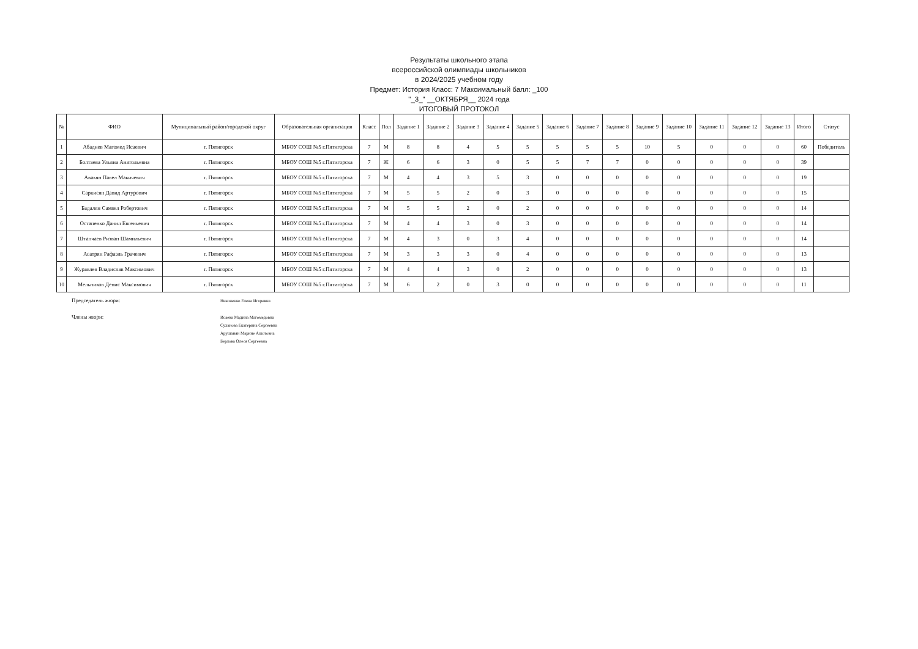Результаты школьного этапа
всероссийской олимпиады школьников
в 2024/2025 учебном году
Предмет: История Класс: 7 Максимальный балл: _100
"_3_" __ОКТЯБРЯ__ 2024 года
ИТОГОВЫЙ ПРОТОКОЛ
| № | ФИО | Муниципальный район/городской округ | Образовательная организация | Класс | Пол | Задание 1 | Задание 2 | Задание 3 | Задание 4 | Задание 5 | Задание 6 | Задание 7 | Задание 8 | Задание 9 | Задание 10 | Задание 11 | Задание 12 | Задание 13 | Итого | Статус |
| --- | --- | --- | --- | --- | --- | --- | --- | --- | --- | --- | --- | --- | --- | --- | --- | --- | --- | --- | --- | --- |
| 1 | Абадиев Магомед Исаевич | г. Пятигорск | МБОУ СОШ №5 г.Пятигорска | 7 | М | 8 | 8 | 4 | 5 | 5 | 5 | 5 | 5 | 10 | 5 | 0 | 0 | 0 | 60 | Победитель |
| 2 | Болтаева Ульяна Анатольевна | г. Пятигорск | МБОУ СОШ №5 г.Пятигорска | 7 | Ж | 6 | 6 | 3 | 0 | 5 | 5 | 7 | 7 | 0 | 0 | 0 | 0 | 0 | 39 | |
| 3 | Авакян Павел Макичевич | г. Пятигорск | МБОУ СОШ №5 г.Пятигорска | 7 | М | 4 | 4 | 3 | 5 | 3 | 0 | 0 | 0 | 0 | 0 | 0 | 0 | 0 | 19 | |
| 4 | Саркисян Давид Артурович | г. Пятигорск | МБОУ СОШ №5 г.Пятигорска | 7 | М | 5 | 5 | 2 | 0 | 3 | 0 | 0 | 0 | 0 | 0 | 0 | 0 | 0 | 15 | |
| 5 | Бадалян Самвел Робертович | г. Пятигорск | МБОУ СОШ №5 г.Пятигорска | 7 | М | 5 | 5 | 2 | 0 | 2 | 0 | 0 | 0 | 0 | 0 | 0 | 0 | 0 | 14 | |
| 6 | Остапенко Данил Евгеньевич | г. Пятигорск | МБОУ СОШ №5 г.Пятигорска | 7 | М | 4 | 4 | 3 | 0 | 3 | 0 | 0 | 0 | 0 | 0 | 0 | 0 | 0 | 14 | |
| 7 | Штанчаев Ризван Шамильевич | г. Пятигорск | МБОУ СОШ №5 г.Пятигорска | 7 | М | 4 | 3 | 0 | 3 | 4 | 0 | 0 | 0 | 0 | 0 | 0 | 0 | 0 | 14 | |
| 8 | Асатрян Рафаэль Грачевич | г. Пятигорск | МБОУ СОШ №5 г.Пятигорска | 7 | М | 3 | 3 | 3 | 0 | 4 | 0 | 0 | 0 | 0 | 0 | 0 | 0 | 0 | 13 | |
| 9 | Журавлев Владислав Максимович | г. Пятигорск | МБОУ СОШ №5 г.Пятигорска | 7 | М | 4 | 4 | 3 | 0 | 2 | 0 | 0 | 0 | 0 | 0 | 0 | 0 | 0 | 13 | |
| 10 | Мельников Денис Максимович | г. Пятигорск | МБОУ СОШ №5 г.Пятигорска | 7 | М | 6 | 2 | 0 | 3 | 0 | 0 | 0 | 0 | 0 | 0 | 0 | 0 | 0 | 11 | |
Председатель жюри:
Никоненко Елена Игоревна
Члены жюри:
Исаева Мадина Магомедовна
Суханова Екатерина Сергеевна
Арушанян Марине Ашотовна
Берлова Олеся Сергеевна